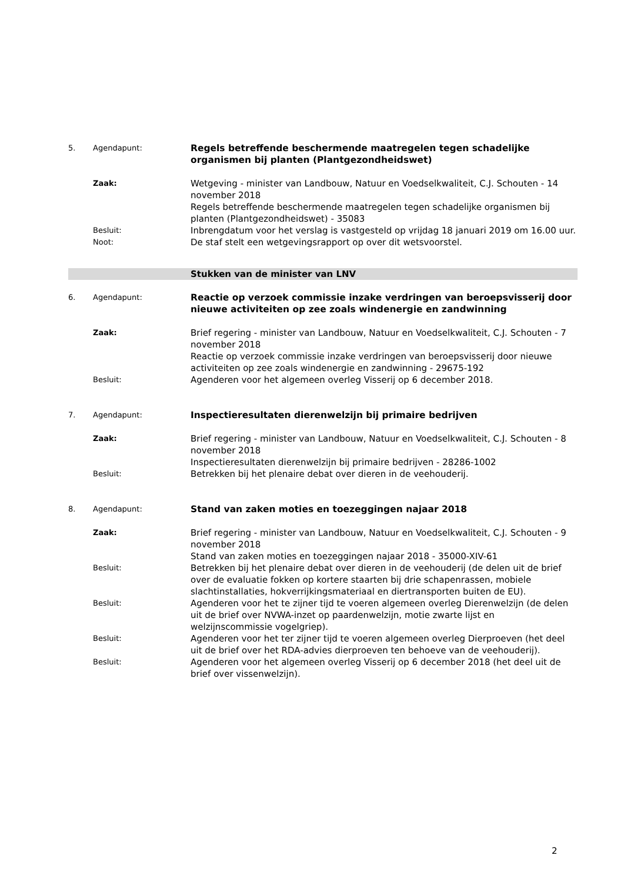5. Agendapunt:
Regels betreffende beschermende maatregelen tegen schadelijke organismen bij planten (Plantgezondheidswet)
Zaak:
Wetgeving - minister van Landbouw, Natuur en Voedselkwaliteit, C.J. Schouten - 14 november 2018
Regels betreffende beschermende maatregelen tegen schadelijke organismen bij planten (Plantgezondheidswet) - 35083
Besluit:
Inbrengdatum voor het verslag is vastgesteld op vrijdag 18 januari 2019 om 16.00 uur.
Noot:
De staf stelt een wetgevingsrapport op over dit wetsvoorstel.
Stukken van de minister van LNV
6. Agendapunt:
Reactie op verzoek commissie inzake verdringen van beroepsvisserij door nieuwe activiteiten op zee zoals windenergie en zandwinning
Zaak:
Brief regering - minister van Landbouw, Natuur en Voedselkwaliteit, C.J. Schouten - 7 november 2018
Reactie op verzoek commissie inzake verdringen van beroepsvisserij door nieuwe activiteiten op zee zoals windenergie en zandwinning - 29675-192
Besluit:
Agenderen voor het algemeen overleg Visserij op 6 december 2018.
7. Agendapunt:
Inspectieresultaten dierenwelzijn bij primaire bedrijven
Zaak:
Brief regering - minister van Landbouw, Natuur en Voedselkwaliteit, C.J. Schouten - 8 november 2018
Inspectieresultaten dierenwelzijn bij primaire bedrijven - 28286-1002
Besluit:
Betrekken bij het plenaire debat over dieren in de veehouderij.
8. Agendapunt:
Stand van zaken moties en toezeggingen najaar 2018
Zaak:
Brief regering - minister van Landbouw, Natuur en Voedselkwaliteit, C.J. Schouten - 9 november 2018
Stand van zaken moties en toezeggingen najaar 2018 - 35000-XIV-61
Besluit:
Betrekken bij het plenaire debat over dieren in de veehouderij (de delen uit de brief over de evaluatie fokken op kortere staarten bij drie schapenrassen, mobiele slachtinstallaties, hokverrijkingsmateriaal en diertransporten buiten de EU).
Besluit:
Agenderen voor het te zijner tijd te voeren algemeen overleg Dierenwelzijn (de delen uit de brief over NVWA-inzet op paardenwelzijn, motie zwarte lijst en welzijnscommissie vogelgriep).
Besluit:
Agenderen voor het ter zijner tijd te voeren algemeen overleg Dierproeven (het deel uit de brief over het RDA-advies dierproeven ten behoeve van de veehouderij).
Besluit:
Agenderen voor het algemeen overleg Visserij op 6 december 2018 (het deel uit de brief over vissenwelzijn).
2